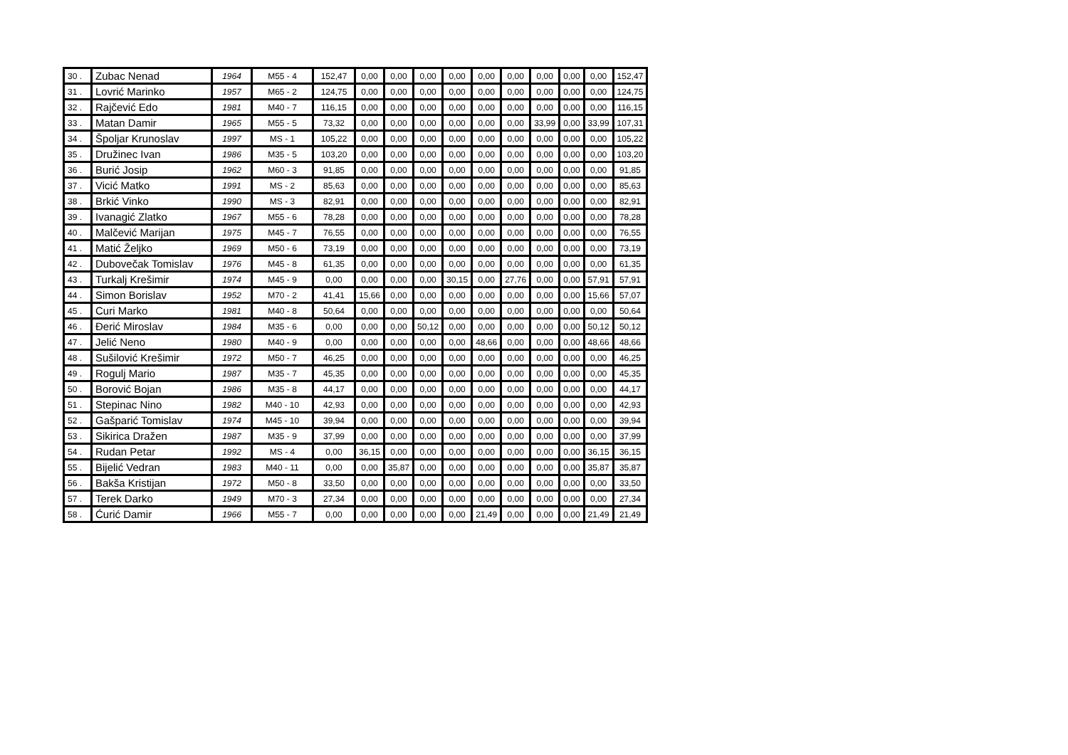| 30 . | Zubac Nenad | 1964 | M55 - 4 | 152,47 | 0,00 | 0,00 | 0,00 | 0,00 | 0,00 | 0,00 | 0,00 | 0,00 | 0,00 | 152,47 |
| 31 . | Lovrić Marinko | 1957 | M65 - 2 | 124,75 | 0,00 | 0,00 | 0,00 | 0,00 | 0,00 | 0,00 | 0,00 | 0,00 | 0,00 | 124,75 |
| 32 . | Rajčević Edo | 1981 | M40 - 7 | 116,15 | 0,00 | 0,00 | 0,00 | 0,00 | 0,00 | 0,00 | 0,00 | 0,00 | 0,00 | 116,15 |
| 33 . | Matan Damir | 1965 | M55 - 5 | 73,32 | 0,00 | 0,00 | 0,00 | 0,00 | 0,00 | 0,00 | 33,99 | 0,00 | 33,99 | 107,31 |
| 34 . | Špoljar Krunoslav | 1997 | MS - 1 | 105,22 | 0,00 | 0,00 | 0,00 | 0,00 | 0,00 | 0,00 | 0,00 | 0,00 | 0,00 | 105,22 |
| 35 . | Družinec Ivan | 1986 | M35 - 5 | 103,20 | 0,00 | 0,00 | 0,00 | 0,00 | 0,00 | 0,00 | 0,00 | 0,00 | 0,00 | 103,20 |
| 36 . | Burić Josip | 1962 | M60 - 3 | 91,85 | 0,00 | 0,00 | 0,00 | 0,00 | 0,00 | 0,00 | 0,00 | 0,00 | 0,00 | 91,85 |
| 37 . | Vicić Matko | 1991 | MS - 2 | 85,63 | 0,00 | 0,00 | 0,00 | 0,00 | 0,00 | 0,00 | 0,00 | 0,00 | 0,00 | 85,63 |
| 38 . | Brkić Vinko | 1990 | MS - 3 | 82,91 | 0,00 | 0,00 | 0,00 | 0,00 | 0,00 | 0,00 | 0,00 | 0,00 | 0,00 | 82,91 |
| 39 . | Ivanagić Zlatko | 1967 | M55 - 6 | 78,28 | 0,00 | 0,00 | 0,00 | 0,00 | 0,00 | 0,00 | 0,00 | 0,00 | 0,00 | 78,28 |
| 40 . | Malčević Marijan | 1975 | M45 - 7 | 76,55 | 0,00 | 0,00 | 0,00 | 0,00 | 0,00 | 0,00 | 0,00 | 0,00 | 0,00 | 76,55 |
| 41 . | Matić Željko | 1969 | M50 - 6 | 73,19 | 0,00 | 0,00 | 0,00 | 0,00 | 0,00 | 0,00 | 0,00 | 0,00 | 0,00 | 73,19 |
| 42 . | Dubovečak Tomislav | 1976 | M45 - 8 | 61,35 | 0,00 | 0,00 | 0,00 | 0,00 | 0,00 | 0,00 | 0,00 | 0,00 | 0,00 | 61,35 |
| 43 . | Turkalj Krešimir | 1974 | M45 - 9 | 0,00 | 0,00 | 0,00 | 0,00 | 30,15 | 0,00 | 27,76 | 0,00 | 0,00 | 57,91 | 57,91 |
| 44 . | Simon Borislav | 1952 | M70 - 2 | 41,41 | 15,66 | 0,00 | 0,00 | 0,00 | 0,00 | 0,00 | 0,00 | 0,00 | 15,66 | 57,07 |
| 45 . | Curi Marko | 1981 | M40 - 8 | 50,64 | 0,00 | 0,00 | 0,00 | 0,00 | 0,00 | 0,00 | 0,00 | 0,00 | 0,00 | 50,64 |
| 46 . | Đerić Miroslav | 1984 | M35 - 6 | 0,00 | 0,00 | 0,00 | 50,12 | 0,00 | 0,00 | 0,00 | 0,00 | 0,00 | 50,12 | 50,12 |
| 47 . | Jelić Neno | 1980 | M40 - 9 | 0,00 | 0,00 | 0,00 | 0,00 | 0,00 | 48,66 | 0,00 | 0,00 | 0,00 | 48,66 | 48,66 |
| 48 . | Sušilović Krešimir | 1972 | M50 - 7 | 46,25 | 0,00 | 0,00 | 0,00 | 0,00 | 0,00 | 0,00 | 0,00 | 0,00 | 0,00 | 46,25 |
| 49 . | Rogulj Mario | 1987 | M35 - 7 | 45,35 | 0,00 | 0,00 | 0,00 | 0,00 | 0,00 | 0,00 | 0,00 | 0,00 | 0,00 | 45,35 |
| 50 . | Borović Bojan | 1986 | M35 - 8 | 44,17 | 0,00 | 0,00 | 0,00 | 0,00 | 0,00 | 0,00 | 0,00 | 0,00 | 0,00 | 44,17 |
| 51 . | Stepinac Nino | 1982 | M40 - 10 | 42,93 | 0,00 | 0,00 | 0,00 | 0,00 | 0,00 | 0,00 | 0,00 | 0,00 | 0,00 | 42,93 |
| 52 . | Gašparić Tomislav | 1974 | M45 - 10 | 39,94 | 0,00 | 0,00 | 0,00 | 0,00 | 0,00 | 0,00 | 0,00 | 0,00 | 0,00 | 39,94 |
| 53 . | Sikirica Dražen | 1987 | M35 - 9 | 37,99 | 0,00 | 0,00 | 0,00 | 0,00 | 0,00 | 0,00 | 0,00 | 0,00 | 0,00 | 37,99 |
| 54 . | Rudan Petar | 1992 | MS - 4 | 0,00 | 36,15 | 0,00 | 0,00 | 0,00 | 0,00 | 0,00 | 0,00 | 0,00 | 36,15 | 36,15 |
| 55 . | Bijelić Vedran | 1983 | M40 - 11 | 0,00 | 0,00 | 35,87 | 0,00 | 0,00 | 0,00 | 0,00 | 0,00 | 0,00 | 35,87 | 35,87 |
| 56 . | Bakša Kristijan | 1972 | M50 - 8 | 33,50 | 0,00 | 0,00 | 0,00 | 0,00 | 0,00 | 0,00 | 0,00 | 0,00 | 0,00 | 33,50 |
| 57 . | Terek Darko | 1949 | M70 - 3 | 27,34 | 0,00 | 0,00 | 0,00 | 0,00 | 0,00 | 0,00 | 0,00 | 0,00 | 0,00 | 27,34 |
| 58 . | Ćurić Damir | 1966 | M55 - 7 | 0,00 | 0,00 | 0,00 | 0,00 | 0,00 | 21,49 | 0,00 | 0,00 | 0,00 | 21,49 | 21,49 |